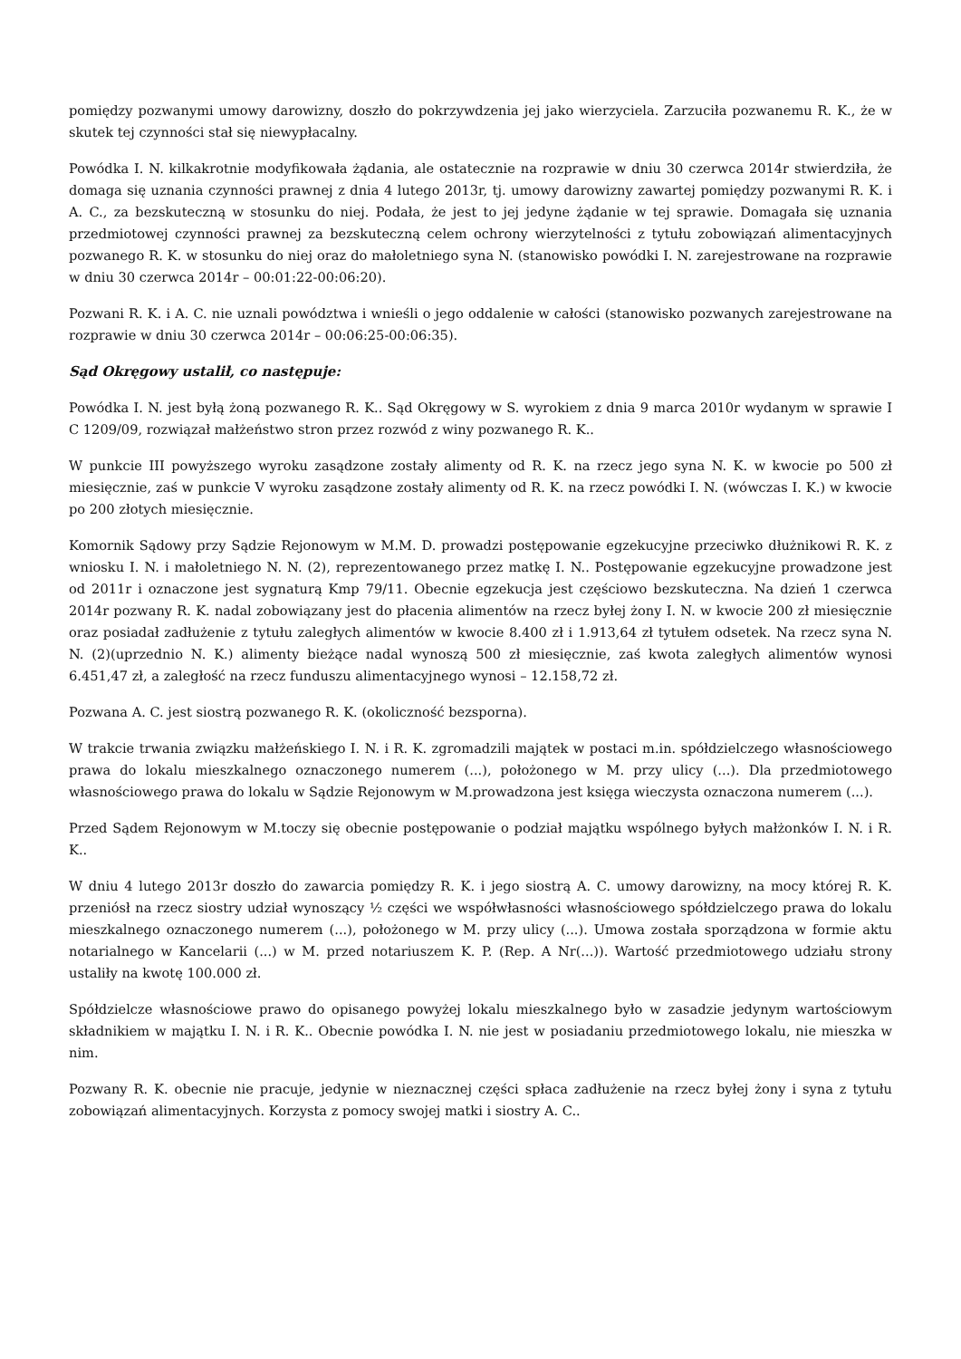pomiędzy pozwanymi umowy darowizny, doszło do pokrzywdzenia jej jako wierzyciela. Zarzuciła pozwanemu R. K., że w skutek tej czynności stał się niewypłacalny.
Powódka I. N. kilkakrotnie modyfikowała żądania, ale ostatecznie na rozprawie w dniu 30 czerwca 2014r stwierdziła, że domaga się uznania czynności prawnej z dnia 4 lutego 2013r, tj. umowy darowizny zawartej pomiędzy pozwanymi R. K. i A. C., za bezskuteczną w stosunku do niej. Podała, że jest to jej jedyne żądanie w tej sprawie. Domagała się uznania przedmiotowej czynności prawnej za bezskuteczną celem ochrony wierzytelności z tytułu zobowiązań alimentacyjnych pozwanego R. K. w stosunku do niej oraz do małoletniego syna N. (stanowisko powódki I. N. zarejestrowane na rozprawie w dniu 30 czerwca 2014r – 00:01:22-00:06:20).
Pozwani R. K. i A. C. nie uznali powództwa i wnieśli o jego oddalenie w całości (stanowisko pozwanych zarejestrowane na rozprawie w dniu 30 czerwca 2014r – 00:06:25-00:06:35).
Sąd Okręgowy ustalił, co następuje:
Powódka I. N. jest byłą żoną pozwanego R. K.. Sąd Okręgowy w S. wyrokiem z dnia 9 marca 2010r wydanym w sprawie I C 1209/09, rozwiązał małżeństwo stron przez rozwód z winy pozwanego R. K..
W punkcie III powyższego wyroku zasądzone zostały alimenty od R. K. na rzecz jego syna N. K. w kwocie po 500 zł miesięcznie, zaś w punkcie V wyroku zasądzone zostały alimenty od R. K. na rzecz powódki I. N. (wówczas I. K.) w kwocie po 200 złotych miesięcznie.
Komornik Sądowy przy Sądzie Rejonowym w M.M. D. prowadzi postępowanie egzekucyjne przeciwko dłużnikowi R. K. z wniosku I. N. i małoletniego N. N. (2), reprezentowanego przez matkę I. N.. Postępowanie egzekucyjne prowadzone jest od 2011r i oznaczone jest sygnaturą Kmp 79/11. Obecnie egzekucja jest częściowo bezskuteczna. Na dzień 1 czerwca 2014r pozwany R. K. nadal zobowiązany jest do płacenia alimentów na rzecz byłej żony I. N. w kwocie 200 zł miesięcznie oraz posiadał zadłużenie z tytułu zaległych alimentów w kwocie 8.400 zł i 1.913,64 zł tytułem odsetek. Na rzecz syna N. N. (2)(uprzednio N. K.) alimenty bieżące nadal wynoszą 500 zł miesięcznie, zaś kwota zaległych alimentów wynosi 6.451,47 zł, a zaległość na rzecz funduszu alimentacyjnego wynosi – 12.158,72 zł.
Pozwana A. C. jest siostrą pozwanego R. K. (okoliczność bezsporna).
W trakcie trwania związku małżeńskiego I. N. i R. K. zgromadzili majątek w postaci m.in. spółdzielczego własnościowego prawa do lokalu mieszkalnego oznaczonego numerem (...), położonego w M. przy ulicy (...). Dla przedmiotowego własnościowego prawa do lokalu w Sądzie Rejonowym w M.prowadzona jest księga wieczysta oznaczona numerem (...).
Przed Sądem Rejonowym w M.toczy się obecnie postępowanie o podział majątku wspólnego byłych małżonków I. N. i R. K..
W dniu 4 lutego 2013r doszło do zawarcia pomiędzy R. K. i jego siostrą A. C. umowy darowizny, na mocy której R. K. przeniósł na rzecz siostry udział wynoszący ½ części we współwłasności własnościowego spółdzielczego prawa do lokalu mieszkalnego oznaczonego numerem (...), położonego w M. przy ulicy (...). Umowa została sporządzona w formie aktu notarialnego w Kancelarii (...) w M. przed notariuszem K. P. (Rep. A Nr(...)). Wartość przedmiotowego udziału strony ustaliły na kwotę 100.000 zł.
Spółdzielcze własnościowe prawo do opisanego powyżej lokalu mieszkalnego było w zasadzie jedynym wartościowym składnikiem w majątku I. N. i R. K.. Obecnie powódka I. N. nie jest w posiadaniu przedmiotowego lokalu, nie mieszka w nim.
Pozwany R. K. obecnie nie pracuje, jedynie w nieznacznej części spłaca zadłużenie na rzecz byłej żony i syna z tytułu zobowiązań alimentacyjnych. Korzysta z pomocy swojej matki i siostry A. C..